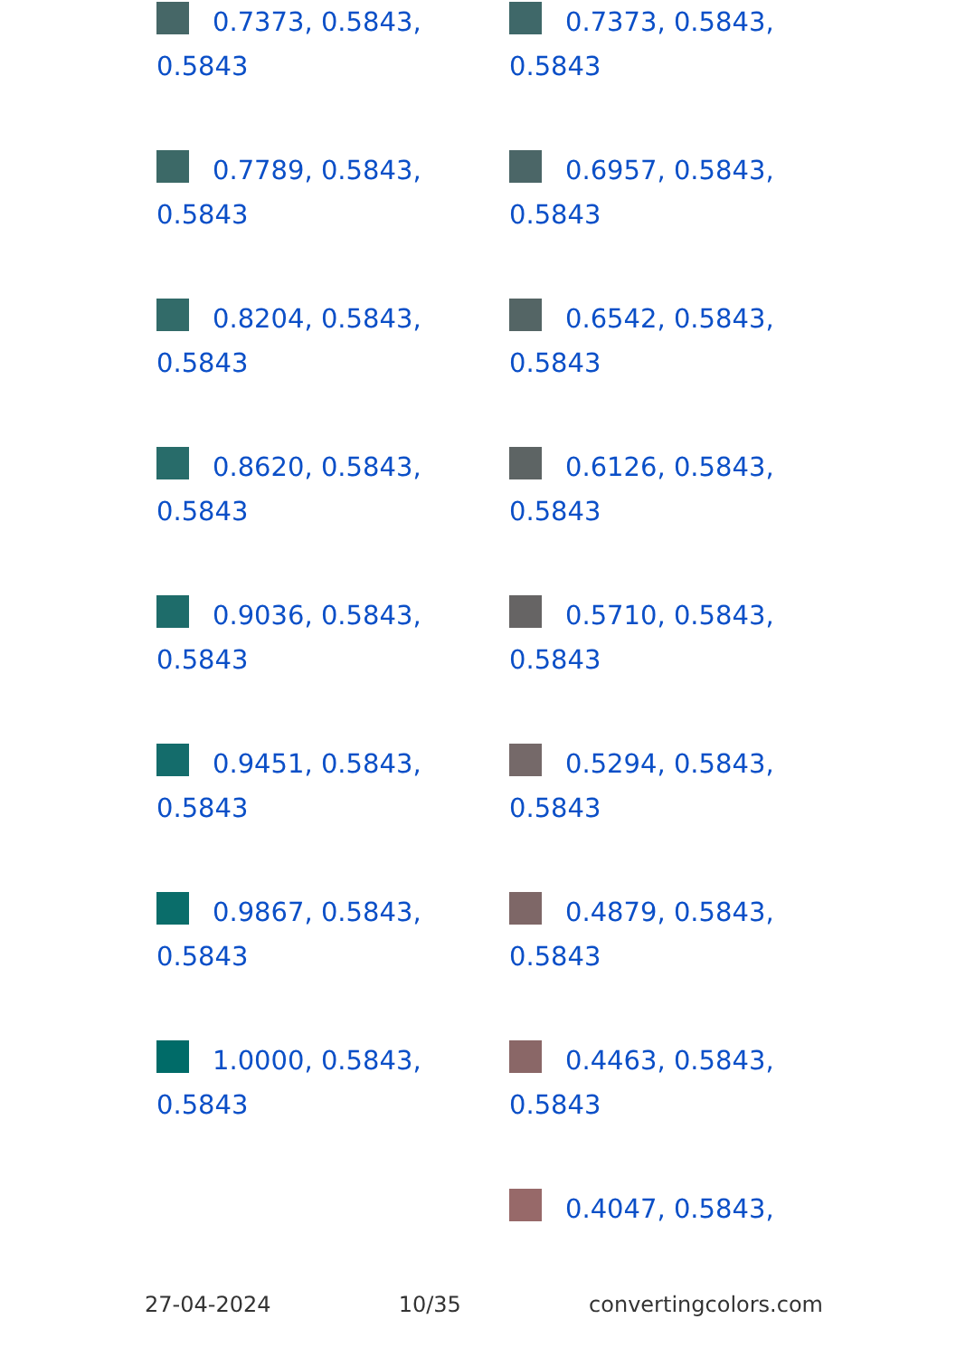0.7373, 0.5843,
0.5843
0.7789, 0.5843,
0.5843
0.8204, 0.5843,
0.5843
0.8620, 0.5843,
0.5843
0.9036, 0.5843,
0.5843
0.9451, 0.5843,
0.5843
0.9867, 0.5843,
0.5843
1.0000, 0.5843,
0.5843
0.7373, 0.5843,
0.5843
0.6957, 0.5843,
0.5843
0.6542, 0.5843,
0.5843
0.6126, 0.5843,
0.5843
0.5710, 0.5843,
0.5843
0.5294, 0.5843,
0.5843
0.4879, 0.5843,
0.5843
0.4463, 0.5843,
0.5843
0.4047, 0.5843,
27-04-2024 10/35 convertingcolors.com